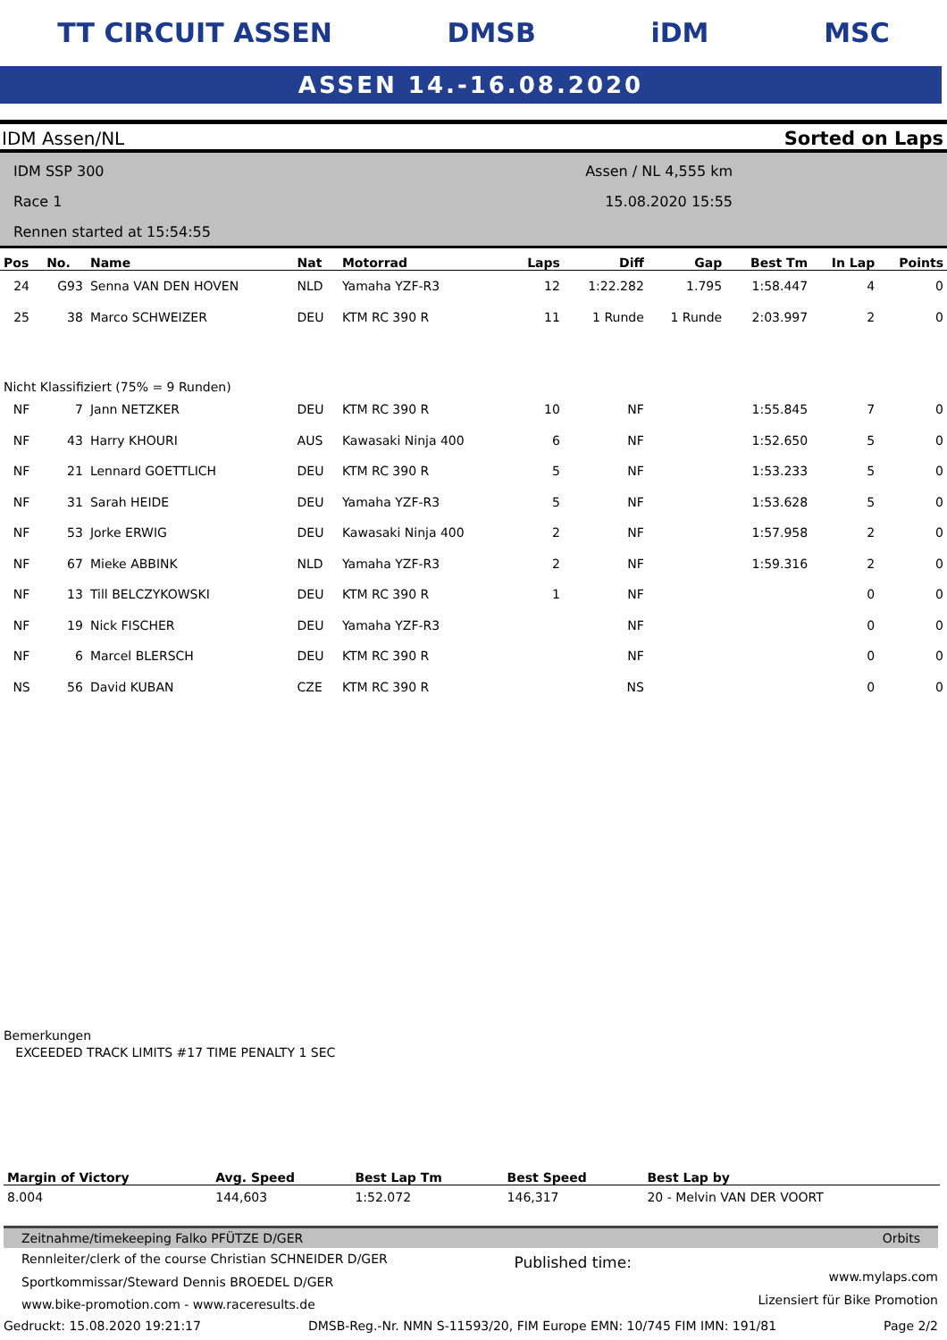TT CIRCUIT ASSEN DMSB iDM MSC
ASSEN 14.-16.08.2020
IDM Assen/NL Sorted on Laps
IDM SSP 300
Race 1
Rennen started at 15:54:55
Assen / NL 4,555 km
15.08.2020 15:55
| Pos | No. | Name | Nat | Motorrad | Laps | Diff | Gap | Best Tm | In Lap | Points |
| --- | --- | --- | --- | --- | --- | --- | --- | --- | --- | --- |
| 24 | G93 | Senna VAN DEN HOVEN | NLD | Yamaha YZF-R3 | 12 | 1:22.282 | 1.795 | 1:58.447 | 4 | 0 |
| 25 | 38 | Marco SCHWEIZER | DEU | KTM RC 390 R | 11 | 1 Runde | 1 Runde | 2:03.997 | 2 | 0 |
| Nicht Klassifiziert (75% = 9 Runden) | | | | | | | | | | |
| NF | 7 | Jann NETZKER | DEU | KTM RC 390 R | 10 | NF | | 1:55.845 | 7 | 0 |
| NF | 43 | Harry KHOURI | AUS | Kawasaki Ninja 400 | 6 | NF | | 1:52.650 | 5 | 0 |
| NF | 21 | Lennard GOETTLICH | DEU | KTM RC 390 R | 5 | NF | | 1:53.233 | 5 | 0 |
| NF | 31 | Sarah HEIDE | DEU | Yamaha YZF-R3 | 5 | NF | | 1:53.628 | 5 | 0 |
| NF | 53 | Jorke ERWIG | DEU | Kawasaki Ninja 400 | 2 | NF | | 1:57.958 | 2 | 0 |
| NF | 67 | Mieke ABBINK | NLD | Yamaha YZF-R3 | 2 | NF | | 1:59.316 | 2 | 0 |
| NF | 13 | Till BELCZYKOWSKI | DEU | KTM RC 390 R | 1 | NF | | | 0 | 0 |
| NF | 19 | Nick FISCHER | DEU | Yamaha YZF-R3 | | NF | | | 0 | 0 |
| NF | 6 | Marcel BLERSCH | DEU | KTM RC 390 R | | NF | | | 0 | 0 |
| NS | 56 | David KUBAN | CZE | KTM RC 390 R | | NS | | | 0 | 0 |
Bemerkungen
EXCEEDED TRACK LIMITS #17 TIME PENALTY 1 SEC
| Margin of Victory | Avg. Speed | Best Lap Tm | Best Speed | Best Lap by |
| --- | --- | --- | --- | --- |
| 8.004 | 144,603 | 1:52.072 | 146,317 | 20 - Melvin VAN DER VOORT |
Zeitnahme/timekeeping Falko PFÜTZE D/GER Orbits
Rennleiter/clerk of the course Christian SCHNEIDER D/GER
Sportkommissar/Steward Dennis BROEDEL D/GER
www.bike-promotion.com - www.raceresults.de
Published time:
www.mylaps.com
Lizensiert für Bike Promotion
Gedruckt: 15.08.2020 19:21:17 DMSB-Reg.-Nr. NMN S-11593/20, FIM Europe EMN: 10/745 FIM IMN: 191/81 Page 2/2